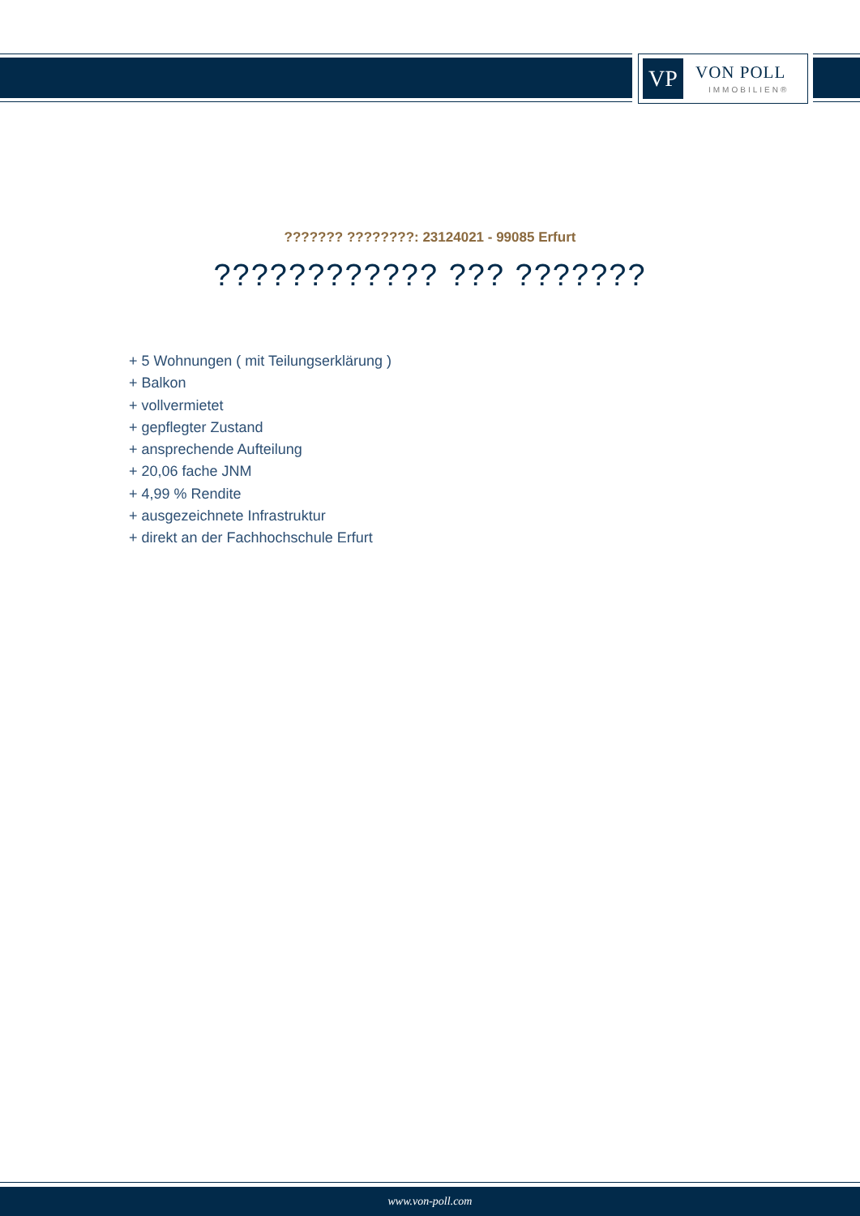VP VON POLL
IMMOBILIEN®
??????? ????????: 23124021 - 99085 Erfurt
???????????? ??? ???????
+ 5 Wohnungen ( mit Teilungserklärung )
+ Balkon
+ vollvermietet
+ gepflegter Zustand
+ ansprechende Aufteilung
+ 20,06 fache JNM
+ 4,99 % Rendite
+ ausgezeichnete Infrastruktur
+ direkt an der Fachhochschule Erfurt
www.von-poll.com